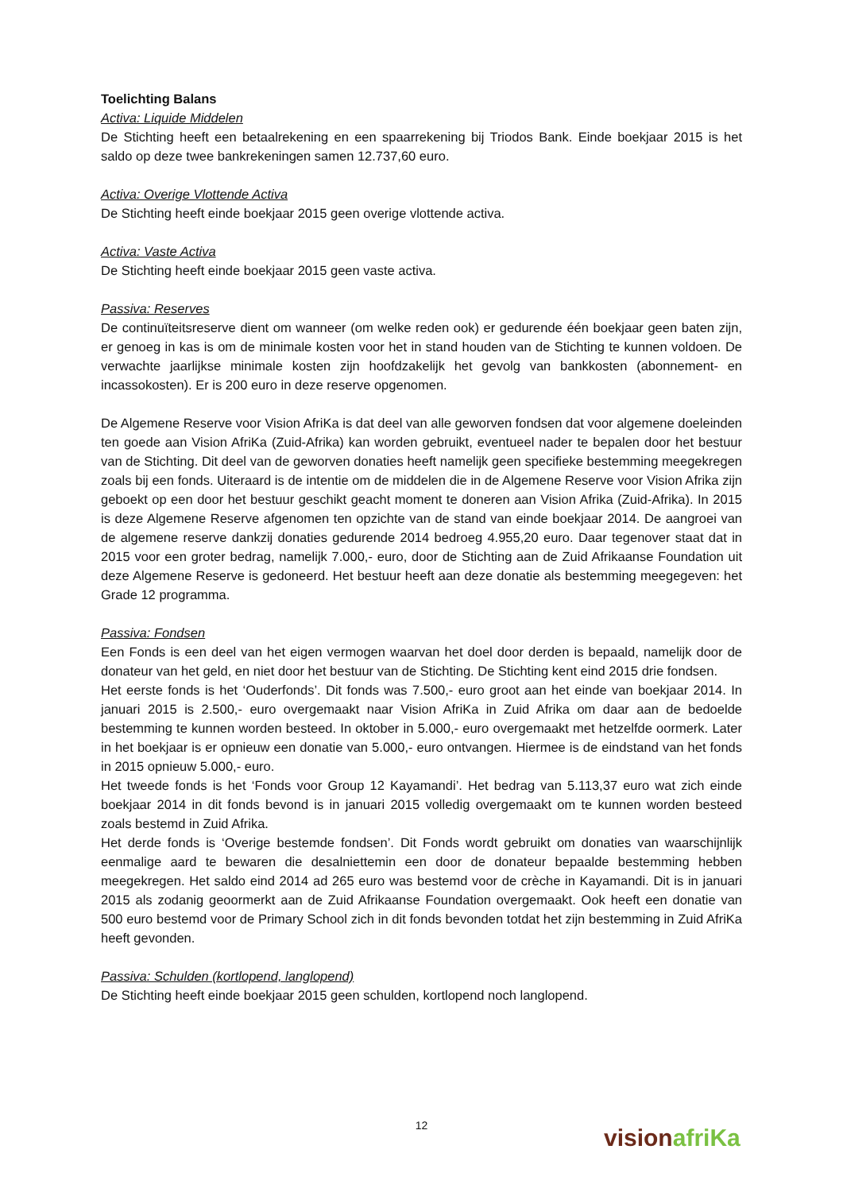Toelichting Balans
Activa: Liquide Middelen
De Stichting heeft een betaalrekening en een spaarrekening bij Triodos Bank. Einde boekjaar 2015 is het saldo op deze twee bankrekeningen samen 12.737,60 euro.
Activa: Overige Vlottende Activa
De Stichting heeft einde boekjaar 2015 geen overige vlottende activa.
Activa: Vaste Activa
De Stichting heeft einde boekjaar 2015 geen vaste activa.
Passiva: Reserves
De continuïteitsreserve dient om wanneer (om welke reden ook) er gedurende één boekjaar geen baten zijn, er genoeg in kas is om de minimale kosten voor het in stand houden van de Stichting te kunnen voldoen. De verwachte jaarlijkse minimale kosten zijn hoofdzakelijk het gevolg van bankkosten (abonnement- en incassokosten). Er is 200 euro in deze reserve opgenomen.
De Algemene Reserve voor Vision AfriKa is dat deel van alle geworven fondsen dat voor algemene doeleinden ten goede aan Vision AfriKa (Zuid-Afrika) kan worden gebruikt, eventueel nader te bepalen door het bestuur van de Stichting. Dit deel van de geworven donaties heeft namelijk geen specifieke bestemming meegekregen zoals bij een fonds. Uiteraard is de intentie om de middelen die in de Algemene Reserve voor Vision Afrika zijn geboekt op een door het bestuur geschikt geacht moment te doneren aan Vision Afrika (Zuid-Afrika). In 2015 is deze Algemene Reserve afgenomen ten opzichte van de stand van einde boekjaar 2014. De aangroei van de algemene reserve dankzij donaties gedurende 2014 bedroeg 4.955,20 euro. Daar tegenover staat dat in 2015 voor een groter bedrag, namelijk 7.000,- euro, door de Stichting aan de Zuid Afrikaanse Foundation uit deze Algemene Reserve is gedoneerd. Het bestuur heeft aan deze donatie als bestemming meegegeven: het Grade 12 programma.
Passiva: Fondsen
Een Fonds is een deel van het eigen vermogen waarvan het doel door derden is bepaald, namelijk door de donateur van het geld, en niet door het bestuur van de Stichting. De Stichting kent eind 2015 drie fondsen.
Het eerste fonds is het ‘Ouderfonds’. Dit fonds was 7.500,- euro groot aan het einde van boekjaar 2014. In januari 2015 is 2.500,- euro overgemaakt naar Vision AfriKa in Zuid Afrika om daar aan de bedoelde bestemming te kunnen worden besteed. In oktober in 5.000,- euro overgemaakt met hetzelfde oormerk. Later in het boekjaar is er opnieuw een donatie van 5.000,- euro ontvangen. Hiermee is de eindstand van het fonds in 2015 opnieuw 5.000,- euro.
Het tweede fonds is het ‘Fonds voor Group 12 Kayamandi’. Het bedrag van 5.113,37 euro wat zich einde boekjaar 2014 in dit fonds bevond is in januari 2015 volledig overgemaakt om te kunnen worden besteed zoals bestemd in Zuid Afrika.
Het derde fonds is ‘Overige bestemde fondsen’. Dit Fonds wordt gebruikt om donaties van waarschijnlijk eenmalige aard te bewaren die desalniettemin een door de donateur bepaalde bestemming hebben meegekregen. Het saldo eind 2014 ad 265 euro was bestemd voor de crèche in Kayamandi. Dit is in januari 2015 als zodanig geoormerkt aan de Zuid Afrikaanse Foundation overgemaakt. Ook heeft een donatie van 500 euro bestemd voor de Primary School zich in dit fonds bevonden totdat het zijn bestemming in Zuid AfriKa heeft gevonden.
Passiva: Schulden (kortlopend, langlopend)
De Stichting heeft einde boekjaar 2015 geen schulden, kortlopend noch langlopend.
12
vision afriKa